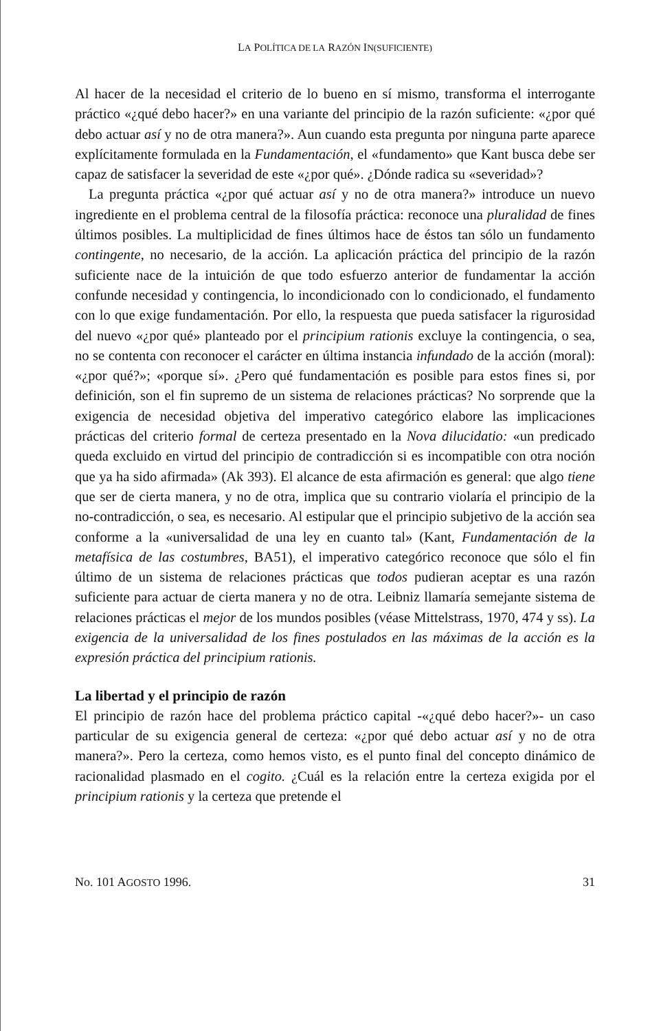LA POLÍTICA DE LA RAZÓN IN(SUFICIENTE)
Al hacer de la necesidad el criterio de lo bueno en sí mismo, transforma el interrogante práctico «¿qué debo hacer?» en una variante del principio de la razón suficiente: «¿por qué debo actuar así y no de otra manera?». Aun cuando esta pregunta por ninguna parte aparece explícitamente formulada en la Fundamentación, el «fundamento» que Kant busca debe ser capaz de satisfacer la severidad de este «¿por qué». ¿Dónde radica su «severidad»?
La pregunta práctica «¿por qué actuar así y no de otra manera?» introduce un nuevo ingrediente en el problema central de la filosofía práctica: reconoce una pluralidad de fines últimos posibles. La multiplicidad de fines últimos hace de éstos tan sólo un fundamento contingente, no necesario, de la acción. La aplicación práctica del principio de la razón suficiente nace de la intuición de que todo esfuerzo anterior de fundamentar la acción confunde necesidad y contingencia, lo incondicionado con lo condicionado, el fundamento con lo que exige fundamentación. Por ello, la respuesta que pueda satisfacer la rigurosidad del nuevo «¿por qué» planteado por el principium rationis excluye la contingencia, o sea, no se contenta con reconocer el carácter en última instancia infundado de la acción (moral): «¿por qué?»; «porque sí». ¿Pero qué fundamentación es posible para estos fines si, por definición, son el fin supremo de un sistema de relaciones prácticas? No sorprende que la exigencia de necesidad objetiva del imperativo categórico elabore las implicaciones prácticas del criterio formal de certeza presentado en la Nova dilucidatio: «un predicado queda excluido en virtud del principio de contradicción si es incompatible con otra noción que ya ha sido afirmada» (Ak 393). El alcance de esta afirmación es general: que algo tiene que ser de cierta manera, y no de otra, implica que su contrario violaría el principio de la no-contradicción, o sea, es necesario. Al estipular que el principio subjetivo de la acción sea conforme a la «universalidad de una ley en cuanto tal» (Kant, Fundamentación de la metafísica de las costumbres, BA51), el imperativo categórico reconoce que sólo el fin último de un sistema de relaciones prácticas que todos pudieran aceptar es una razón suficiente para actuar de cierta manera y no de otra. Leibniz llamaría semejante sistema de relaciones prácticas el mejor de los mundos posibles (véase Mittelstrass, 1970, 474 y ss). La exigencia de la universalidad de los fines postulados en las máximas de la acción es la expresión práctica del principium rationis.
La libertad y el principio de razón
El principio de razón hace del problema práctico capital -«¿qué debo hacer?»- un caso particular de su exigencia general de certeza: «¿por qué debo actuar así y no de otra manera?». Pero la certeza, como hemos visto, es el punto final del concepto dinámico de racionalidad plasmado en el cogito. ¿Cuál es la relación entre la certeza exigida por el principium rationis y la certeza que pretende el
No. 101 AGOSTO 1996. 31